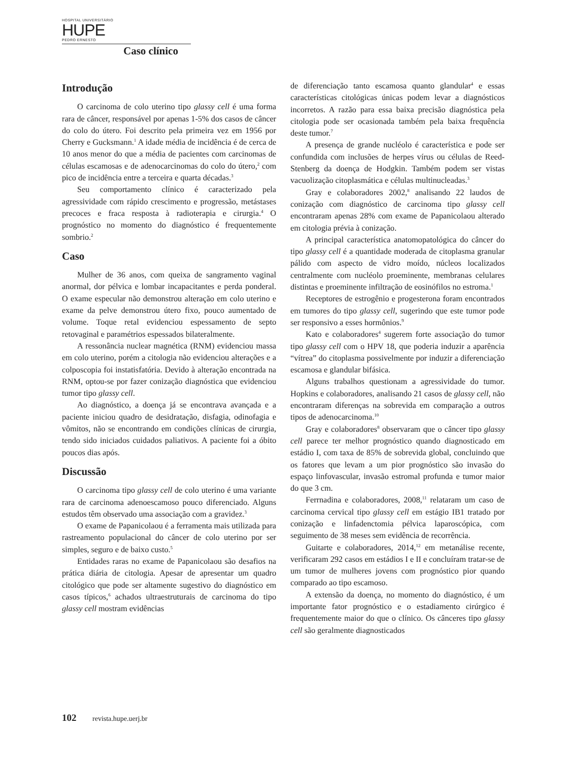HOSPITAL UNIVERSITÁRIO
HUPE
PEDRO ERNESTO
Caso clínico
Introdução
O carcinoma de colo uterino tipo glassy cell é uma forma rara de câncer, responsável por apenas 1-5% dos casos de câncer do colo do útero. Foi descrito pela primeira vez em 1956 por Cherry e Gucksmann.<sup>1</sup> A idade média de incidência é de cerca de 10 anos menor do que a média de pacientes com carcinomas de células escamosas e de adenocarcinomas do colo do útero,<sup>2</sup> com pico de incidência entre a terceira e quarta décadas.<sup>3</sup>
Seu comportamento clínico é caracterizado pela agressividade com rápido crescimento e progressão, metástases precoces e fraca resposta à radioterapia e cirurgia.<sup>4</sup> O prognóstico no momento do diagnóstico é frequentemente sombrio.<sup>2</sup>
Caso
Mulher de 36 anos, com queixa de sangramento vaginal anormal, dor pélvica e lombar incapacitantes e perda ponderal. O exame especular não demonstrou alteração em colo uterino e exame da pelve demonstrou útero fixo, pouco aumentado de volume. Toque retal evidenciou espessamento de septo retovaginal e paramétrios espessados bilateralmente.
A ressonância nuclear magnética (RNM) evidenciou massa em colo uterino, porém a citologia não evidenciou alterações e a colposcopia foi instatisfatória. Devido à alteração encontrada na RNM, optou-se por fazer conização diagnóstica que evidenciou tumor tipo glassy cell.
Ao diagnóstico, a doença já se encontrava avançada e a paciente iniciou quadro de desidratação, disfagia, odinofagia e vômitos, não se encontrando em condições clínicas de cirurgia, tendo sido iniciados cuidados paliativos. A paciente foi a óbito poucos dias após.
Discussão
O carcinoma tipo glassy cell de colo uterino é uma variante rara de carcinoma adenoescamoso pouco diferenciado. Alguns estudos têm observado uma associação com a gravidez.<sup>3</sup>
O exame de Papanicolaou é a ferramenta mais utilizada para rastreamento populacional do câncer de colo uterino por ser simples, seguro e de baixo custo.<sup>5</sup>
Entidades raras no exame de Papanicolaou são desafios na prática diária de citologia. Apesar de apresentar um quadro citológico que pode ser altamente sugestivo do diagnóstico em casos típicos,<sup>6</sup> achados ultraestruturais de carcinoma do tipo glassy cell mostram evidências
de diferenciação tanto escamosa quanto glandular<sup>4</sup> e essas características citológicas únicas podem levar a diagnósticos incorretos. A razão para essa baixa precisão diagnóstica pela citologia pode ser ocasionada também pela baixa frequência deste tumor.<sup>7</sup>
A presença de grande nucléolo é característica e pode ser confundida com inclusões de herpes vírus ou células de Reed-Stenberg da doença de Hodgkin. Também podem ser vistas vacuolização citoplasmática e células multinucleadas.<sup>3</sup>
Gray e colaboradores 2002,<sup>8</sup> analisando 22 laudos de conização com diagnóstico de carcinoma tipo glassy cell encontraram apenas 28% com exame de Papanicolaou alterado em citologia prévia à conização.
A principal característica anatomopatológica do câncer do tipo glassy cell é a quantidade moderada de citoplasma granular pálido com aspecto de vidro moído, núcleos localizados centralmente com nucléolo proeminente, membranas celulares distintas e proeminente infiltração de eosinófilos no estroma.<sup>1</sup>
Receptores de estrogênio e progesterona foram encontrados em tumores do tipo glassy cell, sugerindo que este tumor pode ser responsivo a esses hormônios.<sup>9</sup>
Kato e colaboradores<sup>4</sup> sugerem forte associação do tumor tipo glassy cell com o HPV 18, que poderia induzir a aparência “vítrea” do citoplasma possivelmente por induzir a diferenciação escamosa e glandular bifásica.
Alguns trabalhos questionam a agressividade do tumor. Hopkins e colaboradores, analisando 21 casos de glassy cell, não encontraram diferenças na sobrevida em comparação a outros tipos de adenocarcinoma.<sup>10</sup>
Gray e colaboradores<sup>8</sup> observaram que o câncer tipo glassy cell parece ter melhor prognóstico quando diagnosticado em estádio I, com taxa de 85% de sobrevida global, concluindo que os fatores que levam a um pior prognóstico são invasão do espaço linfovascular, invasão estromal profunda e tumor maior do que 3 cm.
Ferrnadina e colaboradores, 2008,<sup>11</sup> relataram um caso de carcinoma cervical tipo glassy cell em estágio IB1 tratado por conização e linfadenctomia pélvica laparoscópica, com seguimento de 38 meses sem evidência de recorrência.
Guitarte e colaboradores, 2014,<sup>12</sup> em metanálise recente, verificaram 292 casos em estádios I e II e concluíram tratar-se de um tumor de mulheres jovens com prognóstico pior quando comparado ao tipo escamoso.
A extensão da doença, no momento do diagnóstico, é um importante fator prognóstico e o estadiamento cirúrgico é frequentemente maior do que o clínico. Os cânceres tipo glassy cell são geralmente diagnosticados
102 revista.hupe.uerj.br